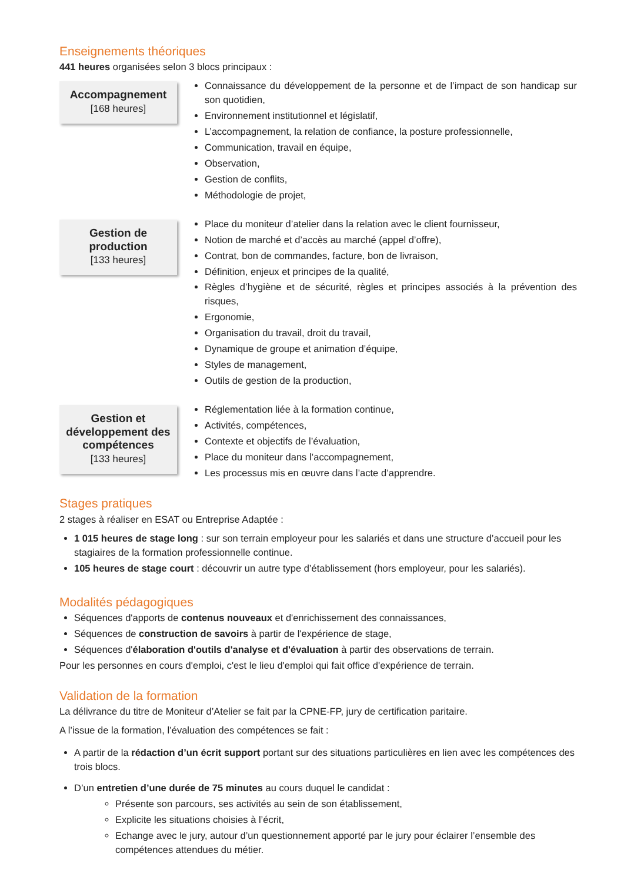Enseignements théoriques
441 heures organisées selon 3 blocs principaux :
Accompagnement
[168 heures]
Connaissance du développement de la personne et de l’impact de son handicap sur son quotidien,
Environnement institutionnel et législatif,
L’accompagnement, la relation de confiance, la posture professionnelle,
Communication, travail en équipe,
Observation,
Gestion de conflits,
Méthodologie de projet,
Gestion de production
[133 heures]
Place du moniteur d’atelier dans la relation avec le client fournisseur,
Notion de marché et d’accès au marché (appel d’offre),
Contrat, bon de commandes, facture, bon de livraison,
Définition, enjeux et principes de la qualité,
Règles d’hygiène et de sécurité, règles et principes associés à la prévention des risques,
Ergonomie,
Organisation du travail, droit du travail,
Dynamique de groupe et animation d’équipe,
Styles de management,
Outils de gestion de la production,
Gestion et développement des compétences
[133 heures]
Réglementation liée à la formation continue,
Activités, compétences,
Contexte et objectifs de l’évaluation,
Place du moniteur dans l’accompagnement,
Les processus mis en œuvre dans l’acte d’apprendre.
Stages pratiques
2 stages à réaliser en ESAT ou Entreprise Adaptée :
1 015 heures de stage long : sur son terrain employeur pour les salariés et dans une structure d’accueil pour les stagiaires de la formation professionnelle continue.
105 heures de stage court : découvrir un autre type d’établissement (hors employeur, pour les salariés).
Modalités pédagogiques
Séquences d'apports de contenus nouveaux et d'enrichissement des connaissances,
Séquences de construction de savoirs à partir de l'expérience de stage,
Séquences d'élaboration d'outils d'analyse et d'évaluation à partir des observations de terrain.
Pour les personnes en cours d'emploi, c'est le lieu d'emploi qui fait office d'expérience de terrain.
Validation de la formation
La délivrance du titre de Moniteur d’Atelier se fait par la CPNE-FP, jury de certification paritaire.
A l’issue de la formation, l’évaluation des compétences se fait :
A partir de la rédaction d’un écrit support portant sur des situations particulières en lien avec les compétences des trois blocs.
D’un entretien d’une durée de 75 minutes au cours duquel le candidat :
Présente son parcours, ses activités au sein de son établissement,
Explicite les situations choisies à l’écrit,
Echange avec le jury, autour d’un questionnement apporté par le jury pour éclairer l’ensemble des compétences attendues du métier.